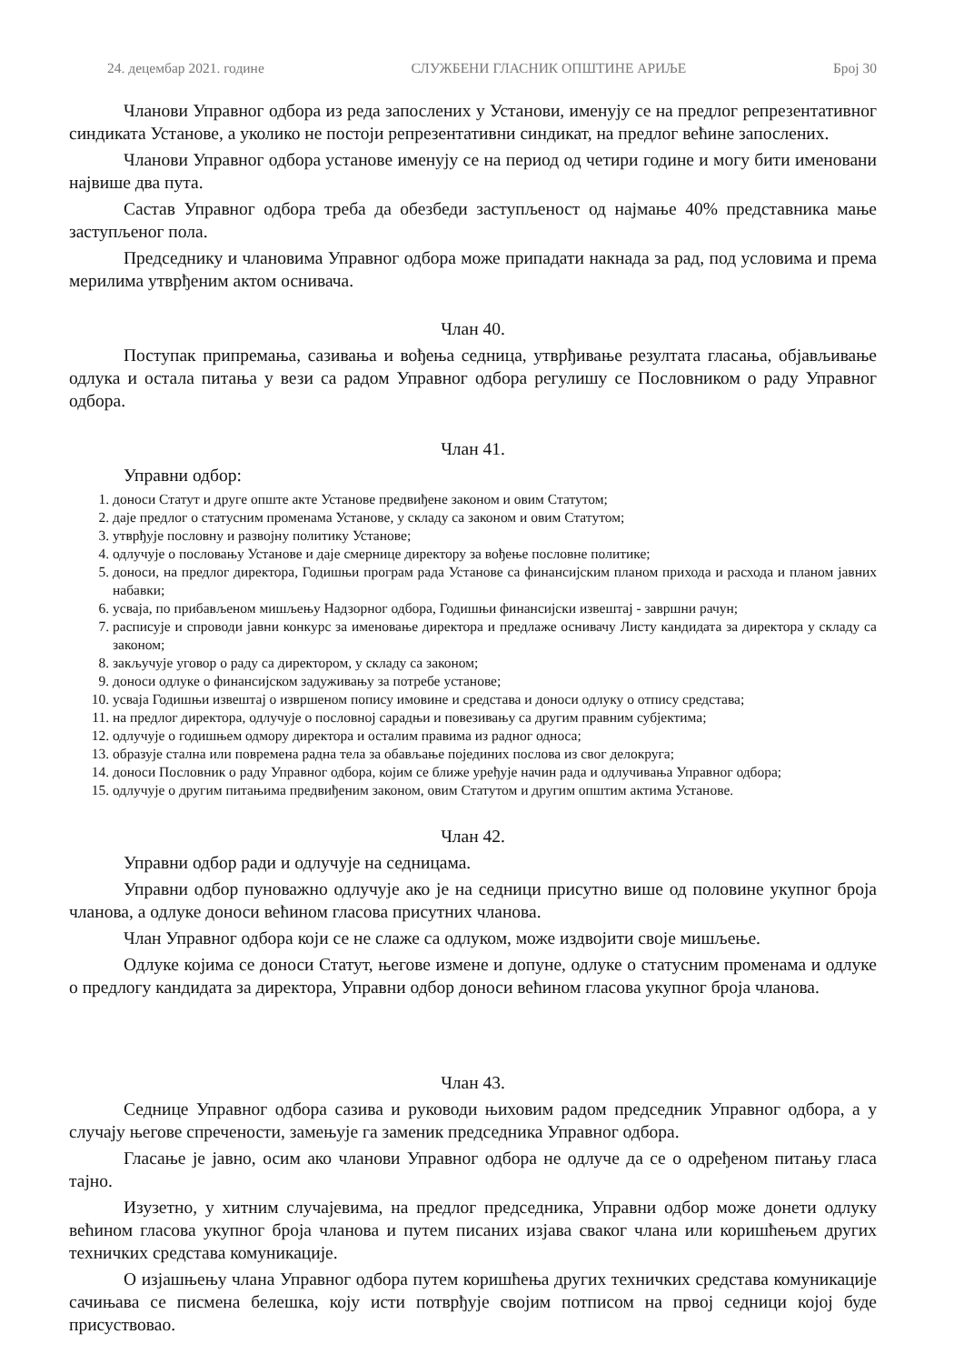24. децембар 2021. године СЛУЖБЕНИ ГЛАСНИК ОПШТИНЕ АРИЉЕ Број 30
Чланови Управног одбора из реда запослених у Установи, именују се на предлог репрезентативног синдиката Установе, а уколико не постоји репрезентативни синдикат, на предлог већине запослених.
Чланови Управног одбора установе именују се на период од четири године и могу бити именовани највише два пута.
Састав Управног одбора треба да обезбеди заступљеност од најмање 40% представника мање заступљеног пола.
Председнику и члановима Управног одбора може припадати накнада за рад, под условима и према мерилима утврђеним актом оснивача.
Члан 40.
Поступак припремања, сазивања и вођења седница, утврђивање резултата гласања, објављивање одлука и остала питања у вези са радом Управног одбора регулишу се Пословником о раду Управног одбора.
Члан 41.
Управни одбор:
1. доноси Статут и друге опште акте Установе предвиђене законом и овим Статутом;
2. даје предлог о статусним променама Установе, у складу са законом и овим Статутом;
3. утврђује пословну и развојну политику Установе;
4. одлучује о пословању Установе и даје смернице директору за вођење пословне политике;
5. доноси, на предлог директора, Годишњи програм рада Установе са финансијским планом прихода и расхода и планом јавних набавки;
6. усваја, по прибављеном мишљењу Надзорног одбора, Годишњи финансијски извештај - завршни рачун;
7. расписује и спроводи јавни конкурс за именовање директора и предлаже оснивачу Листу кандидата за директора у складу са законом;
8. закључује уговор о раду са директором, у складу са законом;
9. доноси одлуке о финансијском задуживању за потребе установе;
10. усваја Годишњи извештај о извршеном попису имовине и средстава и доноси одлуку о отпису средстава;
11. на предлог директора, одлучује о пословној сарадњи и повезивању са другим правним субјектима;
12. одлучује о годишњем одмору директора и осталим правима из радног односа;
13. образује стална или повремена радна тела за обављање појединих послова из свог делокруга;
14. доноси Пословник о раду Управног одбора, којим се ближе уређује начин рада и одлучивања Управног одбора;
15. одлучује о другим питањима предвиђеним законом, овим Статутом и другим општим актима Установе.
Члан 42.
Управни одбор ради и одлучује на седницама.
Управни одбор пуноважно одлучује ако је на седници присутно више од половине укупног броја чланова, а одлуке доноси већином гласова присутних чланова.
Члан Управног одбора који се не слаже са одлуком, може издвојити своје мишљење.
Одлуке којима се доноси Статут, његове измене и допуне, одлуке о статусним променама и одлуке о предлогу кандидата за директора, Управни одбор доноси већином гласова укупног броја чланова.
Члан 43.
Седнице Управног одбора сазива и руководи њиховим радом председник Управног одбора, а у случају његове спречености, замењује га заменик председника Управног одбора.
Гласање је јавно, осим ако чланови Управног одбора не одлуче да се о одређеном питању гласа тајно.
Изузетно, у хитним случајевима, на предлог председника, Управни одбор може донети одлуку већином гласова укупног броја чланова и путем писаних изјава сваког члана или коришћењем других техничких средстава комуникације.
О изјашњењу члана Управног одбора путем коришћења других техничких средстава комуникације сачињава се писмена белешка, коју исти потврђује својим потписом на првој седници којој буде присуствовао.